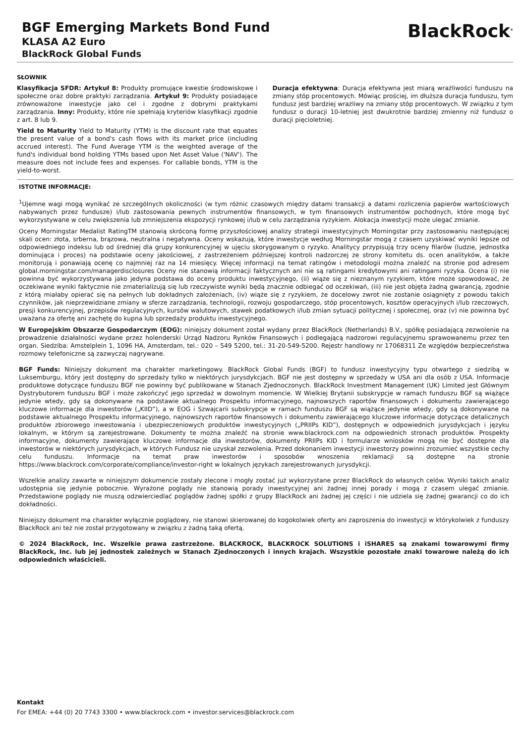BGF Emerging Markets Bond Fund
KLASA A2 Euro
BlackRock Global Funds
BlackRock<sup>®</sup>
SŁOWNIK
Klasyfikacja SFDR: Artykuł 8: Produkty promujące kwestie środowiskowe i społeczne oraz dobre praktyki zarządzania. Artykuł 9: Produkty posiadające zrównoważone inwestycje jako cel i zgodne z dobrymi praktykami zarządzania. Inny: Produkty, które nie spełniają kryteriów klasyfikacji zgodnie z art. 8 lub 9.
Yield to Maturity Yield to Maturity (YTM) is the discount rate that equates the present value of a bond's cash flows with its market price (including accrued interest). The Fund Average YTM is the weighted average of the fund's individual bond holding YTMs based upon Net Asset Value ('NAV'). The measure does not include fees and expenses. For callable bonds, YTM is the yield-to-worst.
Duracja efektywna: Duracja efektywna jest miarą wrażliwości funduszu na zmiany stóp procentowych. Mówiąc prościej, im dłuższa duracja funduszu, tym fundusz jest bardziej wrażliwy na zmiany stóp procentowych. W związku z tym fundusz o duracji 10-letniej jest dwukrotnie bardziej zmienny niż fundusz o duracji pięcioletniej.
ISTOTNE INFORMACJE:
<sup>1</sup> Ujemne wagi mogą wynikać ze szczególnych okoliczności (w tym różnic czasowych między datami transakcji a datami rozliczenia papierów wartościowych nabywanych przez fundusze) i/lub zastosowania pewnych instrumentów finansowych, w tym finansowych instrumentów pochodnych, które mogą być wykorzystywane w celu zwiększenia lub zmniejszenia ekspozycji rynkowej i/lub w celu zarządzania ryzykiem. Alokacja inwestycji może ulegać zmianie.
Oceny Morningstar Medalist RatingTM stanowią skróconą formę przyszłościowej analizy strategii inwestycyjnych Morningstar przy zastosowaniu następującej skali ocen: złota, srberna, brązowa, neutralna i negatywna. Oceny wskazują, które inwestycje według Morningstar mogą z czasem uzyskiwać wyniki lepsze od odpowiedniego indeksu lub od średniej dla grupy konkurencyjnej w ujęciu skorygowanym o ryzyko. Analitycy przypisują trzy oceny filarów (ludzie, jednostka dominująca i proces) na podstawie oceny jakościowej, z zastrzeżeniem późniejszej kontroli nadzorczej ze strony komitetu ds. ocen analityków, a także monitorują i ponawiają ocenę co najmniej raz na 14 miesięcy. Więcej informacji na temat ratingów i metodologii można znaleźć na stronie pod adresem global.morningstar.com/managerdisclosures Oceny nie stanowią informacji faktycznych ani nie są ratingami kredytowymi ani ratingami ryzyka. Ocena (i) nie powinna być wykorzystywana jako jedyna podstawa do oceny produktu inwestycyjnego, (ii) wiąże się z nieznanym ryzykiem, które może spowodować, że oczekiwane wyniki faktycznie nie zmaterializują się lub rzeczywiste wyniki będą znacznie odbiegać od oczekiwań, (iii) nie jest objęta żadną gwarancją, zgodnie z którą miałaby opierać się na pełnych lub dokładnych założeniach, (iv) wiąże się z ryzykiem, że docelowy zwrot nie zostanie osiągnięty z powodu takich czynników, jak nieprzewidziane zmiany w sferze zarządzania, technologii, rozwoju gospodarczego, stóp procentowych, kosztów operacyjnych i/lub rzeczowych, presji konkurencyjnej, przepisów regulacyjnych, kursów walutowych, stawek podatkowych i/lub zmian sytuacji politycznej i społecznej, oraz (v) nie powinna być uważana za ofertę ani zachętę do kupna lub sprzedaży produktu inwestycyjnego.
W Europejskim Obszarze Gospodarczym (EOG): niniejszy dokument został wydany przez BlackRock (Netherlands) B.V., spółkę posiadającą zezwolenie na prowadzenie działalności wydane przez holenderski Urząd Nadzoru Rynków Finansowych i podlegającą nadzorowi regulacyjnemu sprawowanemu przez ten organ. Siedziba: Amstelplein 1, 1096 HA, Amsterdam, tel.: 020 – 549 5200, tel.: 31-20-549-5200. Rejestr handlowy nr 17068311 Ze względów bezpieczeństwa rozmowy telefoniczne są zazwyczaj nagrywane.
BGF Funds: Niniejszy dokument ma charakter marketingowy. BlackRock Global Funds (BGF) to fundusz inwestycyjny typu otwartego z siedzibą w Luksemburgu, który jest dostępny do sprzedaży tylko w niektórych jurysdykcjach. BGF nie jest dostępny w sprzedaży w USA ani dla osób z USA. Informacje produktowe dotyczące funduszu BGF nie powinny być publikowane w Stanach Zjednoczonych. BlackRock Investment Management (UK) Limited jest Głównym Dystrybutorem funduszu BGF i może zakończyć jego sprzedaż w dowolnym momencie. W Wielkiej Brytanii subskrypcje w ramach funduszu BGF są wiążące jedynie wtedy, gdy są dokonywane na podstawie aktualnego Prospektu informacyjnego, najnowszych raportów finansowych i dokumentu zawierającego kluczowe informacje dla inwestorów („KIID”), a w EOG i Szwajcarii subskrypcje w ramach funduszu BGF są wiążące jedynie wtedy, gdy są dokonywane na podstawie aktualnego Prospektu informacyjnego, najnowszych raportów finansowych i dokumentu zawierającego kluczowe informacje dotyczące detalicznych produktów zbiorowego inwestowania i ubezpieczeniowych produktów inwestycyjnych („PRIIPs KID”), dostępnych w odpowiednich jurysdykcjach i języku lokalnym, w którym są zarejestrowane. Dokumenty te można znaleźć na stronie www.blackrock.com na odpowiednich stronach produktów. Prospekty informacyjne, dokumenty zawierające kluczowe informacje dla inwestorów, dokumenty PRIIPs KID i formularze wniosków mogą nie być dostępne dla inwestorów w niektórych jurysdykcjach, w których Fundusz nie uzyskał zezwolenia. Przed dokonaniem inwestycji inwestorzy powinni zrozumieć wszystkie cechy celu funduszu. Informacje na temat praw inwestorów i sposobów wnoszenia reklamacji są dostępne na stronie https://www.blackrock.com/corporate/compliance/investor-right w lokalnych językach zarejestrowanych jurysdykcji.
Wszelkie analizy zawarte w niniejszym dokumencie zostały zlecone i mogły zostać już wykorzystane przez BlackRock do własnych celów. Wyniki takich analiz udostępnia się jedynie pobocznie. Wyrażone poglądy nie stanowią porady inwestycyjnej ani żadnej innej porady i mogą z czasem ulegać zmianie. Przedstawione poglądy nie muszą odzwierciedlać poglądów żadnej spółki z grupy BlackRock ani żadnej jej części i nie udziela się żadnej gwarancji co do ich dokładności.
Niniejszy dokument ma charakter wyłącznie poglądowy, nie stanowi skierowanej do kogokolwiek oferty ani zaproszenia do inwestycji w którykolwiek z funduszy BlackRock ani też nie został przygotowany w związku z żadną taką ofertą.
© 2024 BlackRock, Inc. Wszelkie prawa zastrzeżone. BLACKROCK, BLACKROCK SOLUTIONS i iSHARES są znakami towarowymi firmy BlackRock, Inc. lub jej jednostek zależnych w Stanach Zjednoczonych i innych krajach. Wszystkie pozostałe znaki towarowe należą do ich odpowiednich właścicieli.
Kontakt
For EMEA: +44 (0) 20 7743 3300 • www.blackrock.com • investor.services@blackrock.com